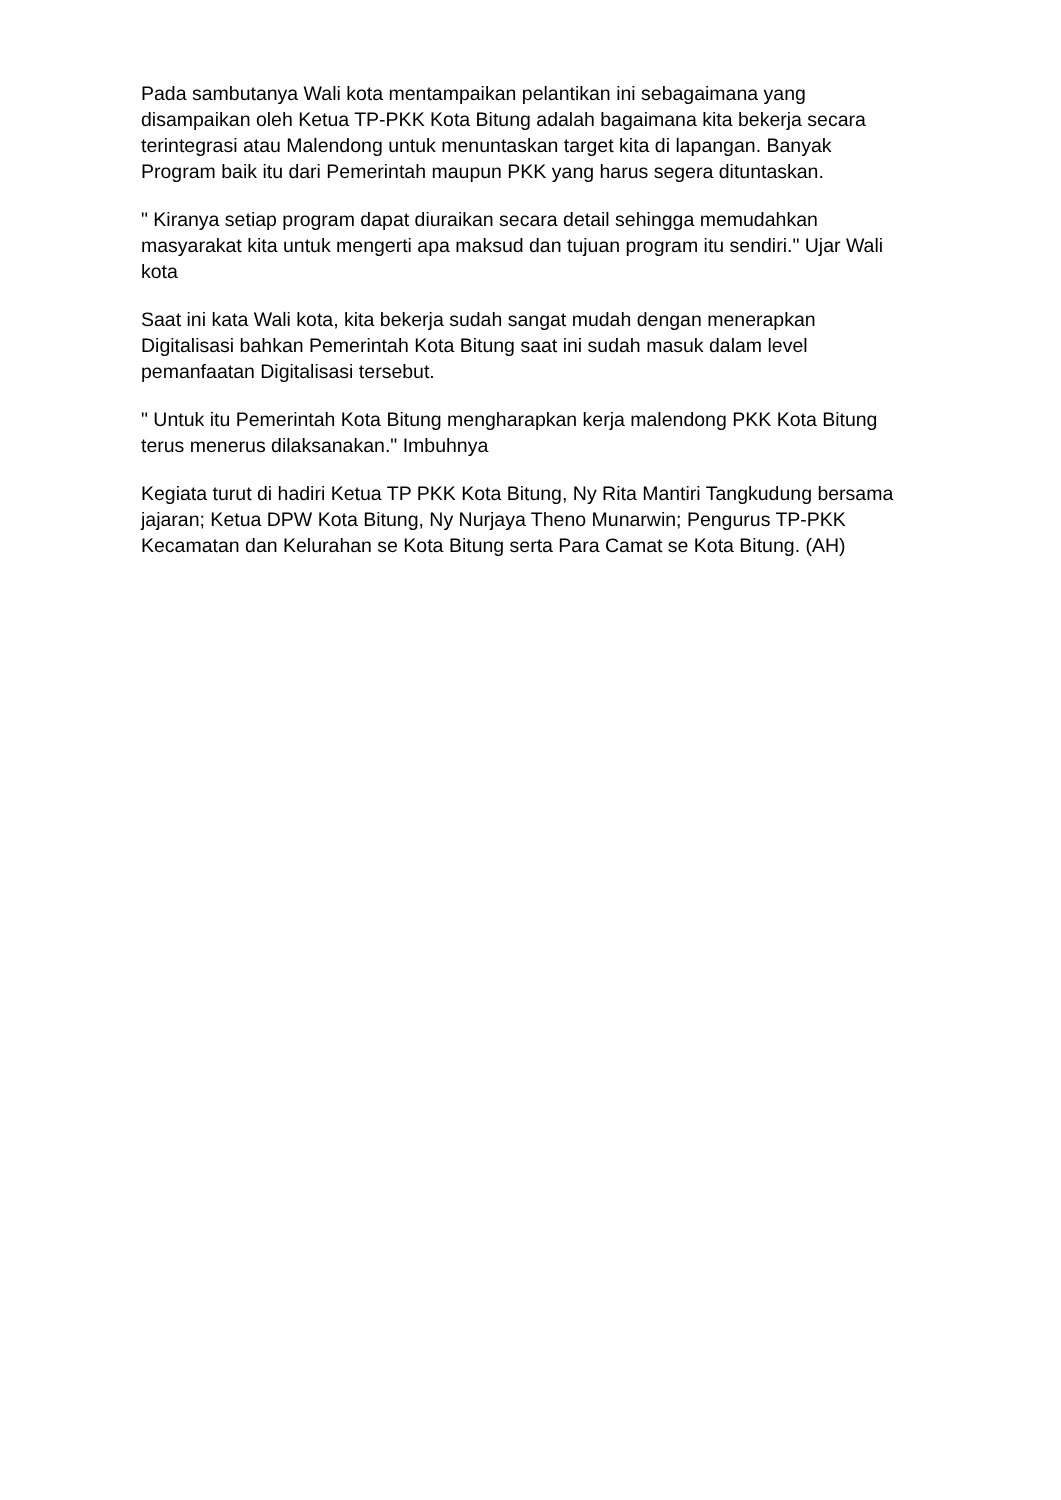Pada sambutanya Wali kota mentampaikan pelantikan ini sebagaimana yang disampaikan oleh Ketua TP-PKK Kota Bitung adalah bagaimana kita bekerja secara terintegrasi atau Malendong untuk menuntaskan target kita di lapangan. Banyak Program baik itu dari Pemerintah maupun PKK yang harus segera dituntaskan.
" Kiranya setiap program dapat diuraikan secara detail sehingga memudahkan masyarakat kita untuk mengerti apa maksud dan tujuan program itu sendiri." Ujar Wali kota
Saat ini kata Wali kota, kita bekerja sudah sangat mudah dengan menerapkan Digitalisasi bahkan Pemerintah Kota Bitung saat ini sudah masuk dalam level pemanfaatan Digitalisasi tersebut.
" Untuk itu Pemerintah Kota Bitung mengharapkan kerja malendong PKK Kota Bitung terus menerus dilaksanakan." Imbuhnya
Kegiata turut di hadiri Ketua TP PKK Kota Bitung, Ny Rita Mantiri Tangkudung bersama jajaran; Ketua DPW Kota Bitung, Ny Nurjaya Theno Munarwin; Pengurus TP-PKK Kecamatan dan Kelurahan se Kota Bitung serta Para Camat se Kota Bitung. (AH)